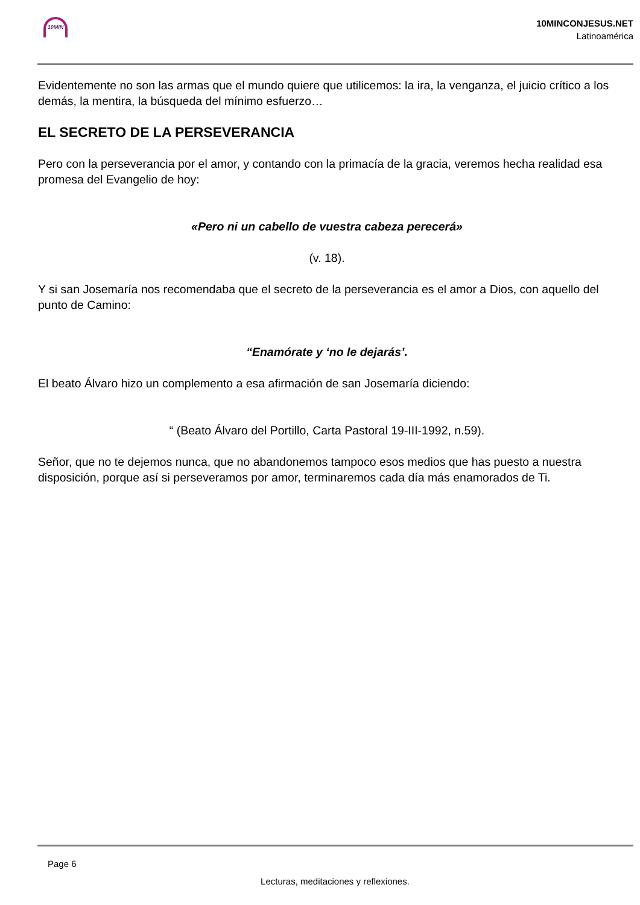10MIN
10MINCONJESUS.NET
Latinoamérica
Evidentemente no son las armas que el mundo quiere que utilicemos: la ira, la venganza, el juicio crítico a los demás, la mentira, la búsqueda del mínimo esfuerzo…
EL SECRETO DE LA PERSEVERANCIA
Pero con la perseverancia por el amor, y contando con la primacía de la gracia, veremos hecha realidad esa promesa del Evangelio de hoy:
«Pero ni un cabello de vuestra cabeza perecerá»
(v. 18).
Y si san Josemaría nos recomendaba que el secreto de la perseverancia es el amor a Dios, con aquello del punto de Camino:
“Enamórate y ‘no le dejarás’.
El beato Álvaro hizo un complemento a esa afirmación de san Josemaría diciendo:
“ (Beato Álvaro del Portillo, Carta Pastoral 19-III-1992, n.59).
Señor, que no te dejemos nunca, que no abandonemos tampoco esos medios que has puesto a nuestra disposición, porque así si perseveramos por amor, terminaremos cada día más enamorados de Ti.
Page 6
Lecturas, meditaciones y reflexiones.